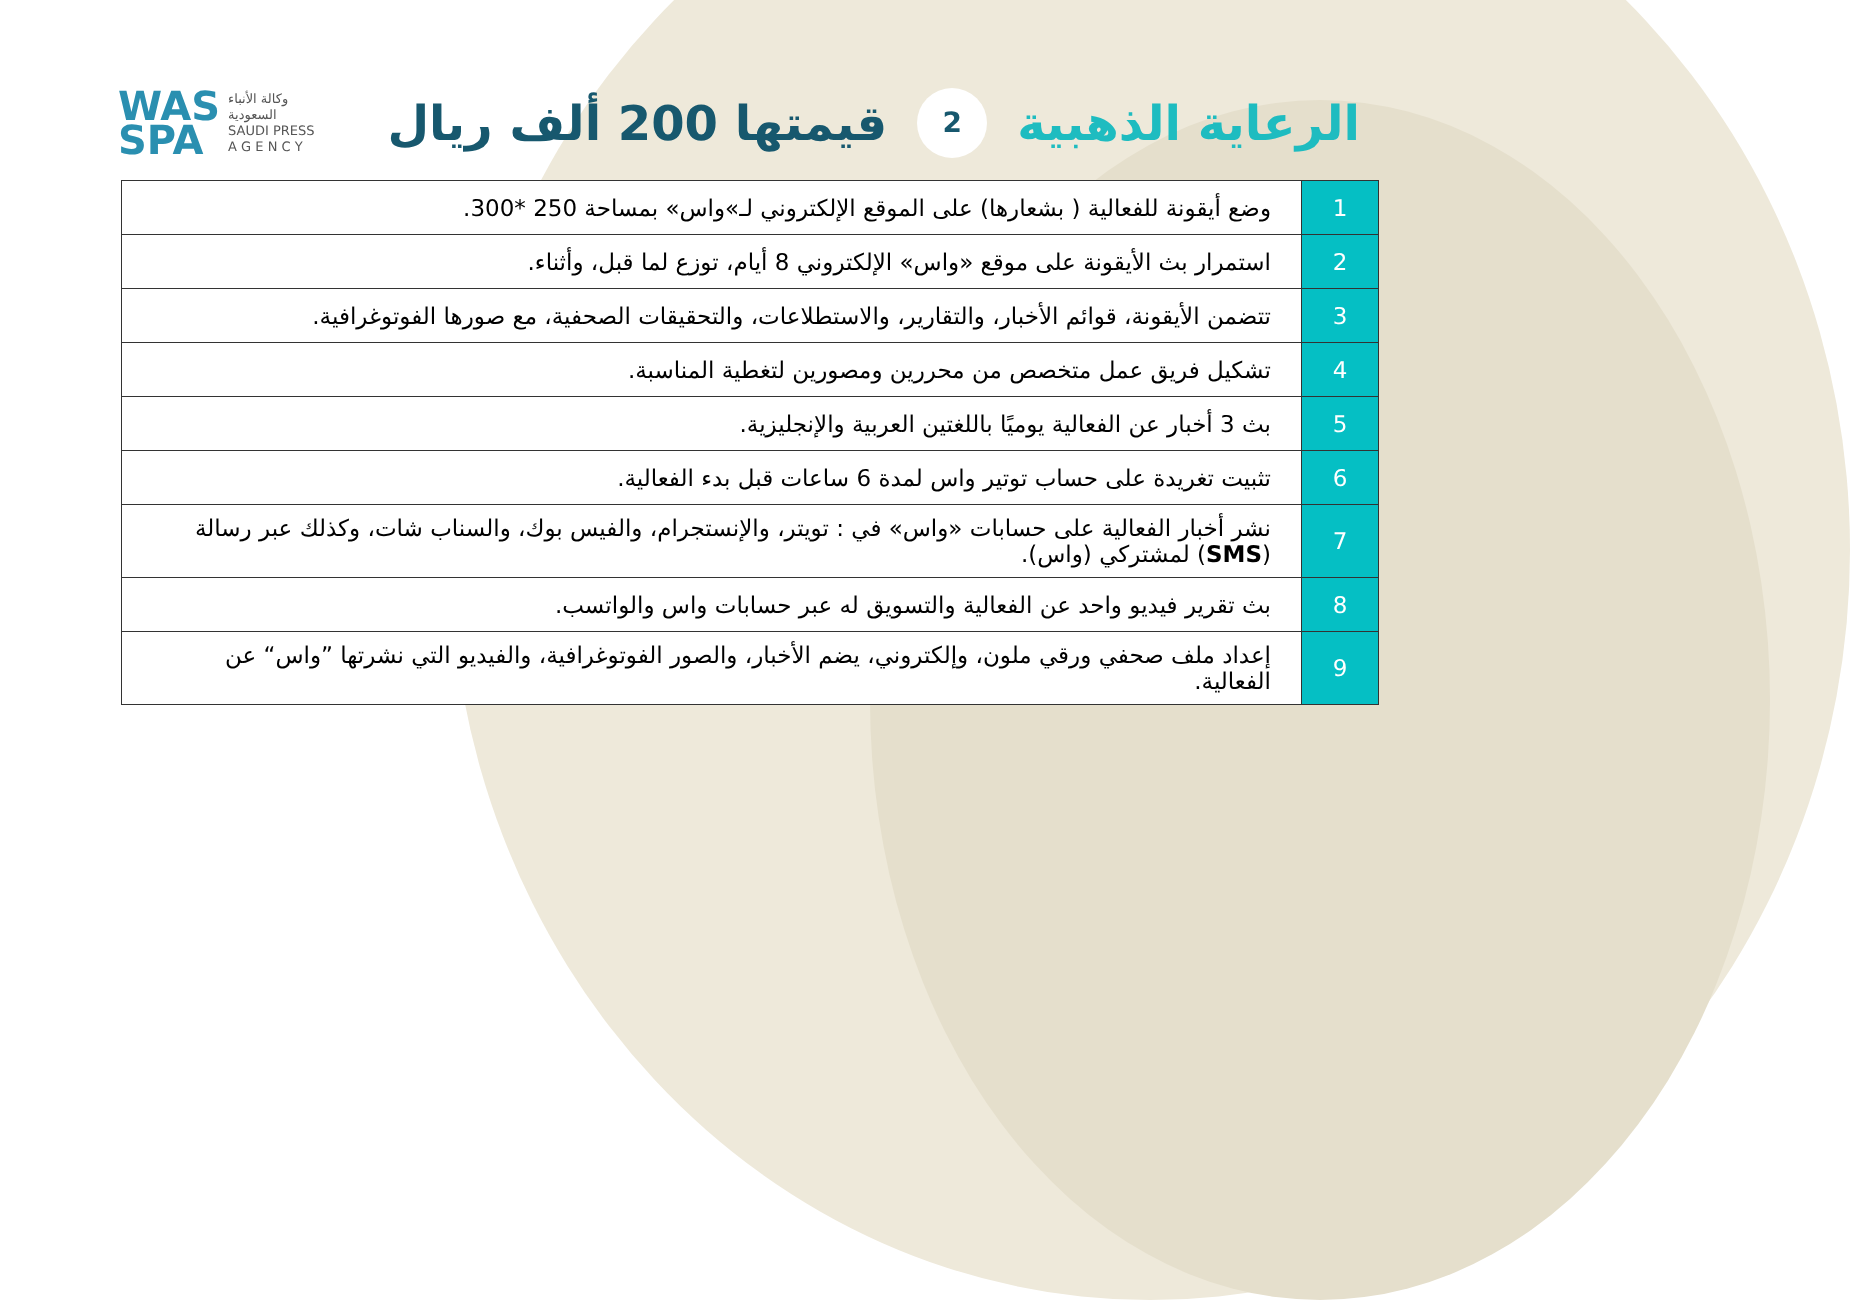WAS
SPA
وكالة الأنباء
السعودية
SAUDI PRESS
A G E N C Y
الرعاية الذهبية 2 قيمتها 200 ألف ريال
| 1 | وضع أيقونة للفعالية ( بشعارها) على الموقع الإلكتروني لـ»واس» بمساحة 250 *300. |
| 2 | استمرار بث الأيقونة على موقع «واس» الإلكتروني 8 أيام، توزع لما قبل، وأثناء. |
| 3 | تتضمن الأيقونة، قوائم الأخبار، والتقارير، والاستطلاعات، والتحقيقات الصحفية، مع صورها الفوتوغرافية. |
| 4 | تشكيل فريق عمل متخصص من محررين ومصورين لتغطية المناسبة. |
| 5 | بث 3 أخبار عن الفعالية يوميًا باللغتين العربية والإنجليزية. |
| 6 | تثبيت تغريدة على حساب توتير واس لمدة 6 ساعات قبل بدء الفعالية. |
| 7 | نشر أخبار الفعالية على حسابات «واس» في : تويتر، والإنستجرام، والفيس بوك، والسناب شات، وكذلك عبر رسالة ( SMS ) لمشتركي (واس). |
| 8 | بث تقرير فيديو واحد عن الفعالية والتسويق له عبر حسابات واس والواتسب. |
| 9 | إعداد ملف صحفي ورقي ملون، وإلكتروني، يضم الأخبار، والصور الفوتوغرافية، والفيديو التي نشرتها ”واس“ عن الفعالية. |